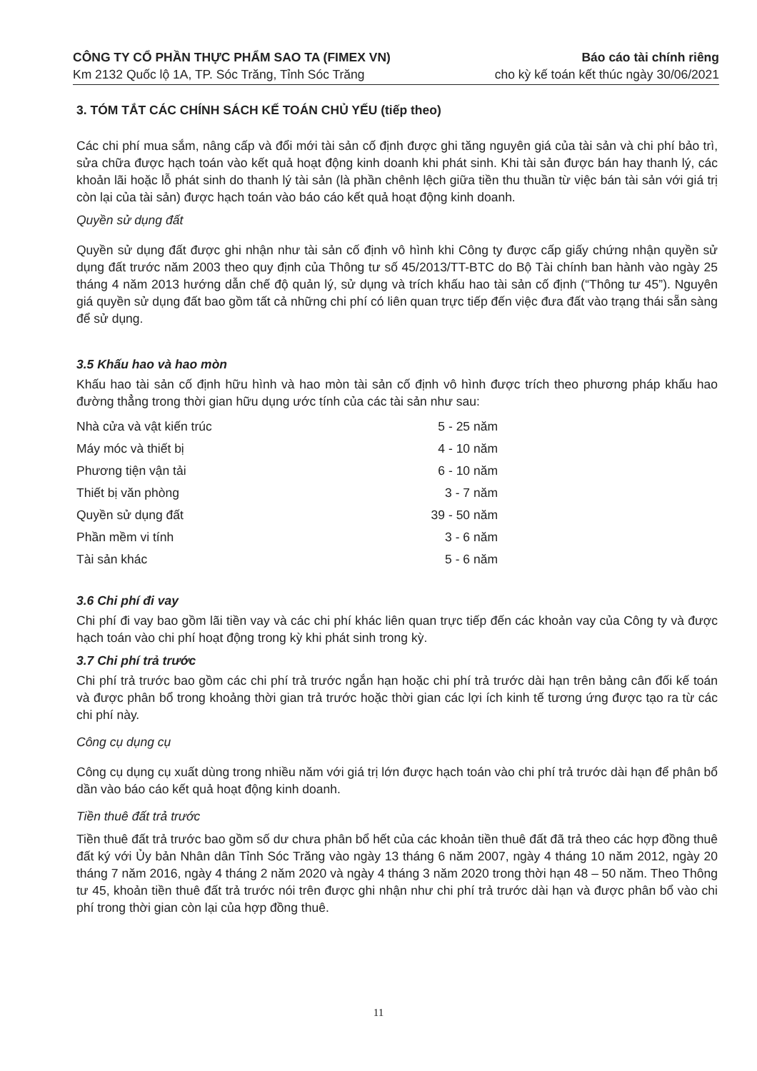CÔNG TY CỔ PHẦN THỰC PHẨM SAO TA (FIMEX VN) Báo cáo tài chính riêng
Km 2132 Quốc lộ 1A, TP. Sóc Trăng, Tỉnh Sóc Trăng cho kỳ kế toán kết thúc ngày 30/06/2021
3. TÓM TẮT CÁC CHÍNH SÁCH KẾ TOÁN CHỦ YẾU (tiếp theo)
Các chi phí mua sắm, nâng cấp và đổi mới tài sản cố định được ghi tăng nguyên giá của tài sản và chi phí bảo trì, sửa chữa được hạch toán vào kết quả hoạt động kinh doanh khi phát sinh. Khi tài sản được bán hay thanh lý, các khoản lãi hoặc lỗ phát sinh do thanh lý tài sản (là phần chênh lệch giữa tiền thu thuần từ việc bán tài sản với giá trị còn lại của tài sản) được hạch toán vào báo cáo kết quả hoạt động kinh doanh.
Quyền sử dụng đất
Quyền sử dụng đất được ghi nhận như tài sản cố định vô hình khi Công ty được cấp giấy chứng nhận quyền sử dụng đất trước năm 2003 theo quy định của Thông tư số 45/2013/TT-BTC do Bộ Tài chính ban hành vào ngày 25 tháng 4 năm 2013 hướng dẫn chế độ quản lý, sử dụng và trích khấu hao tài sản cố định (“Thông tư 45”). Nguyên giá quyền sử dụng đất bao gồm tất cả những chi phí có liên quan trực tiếp đến việc đưa đất vào trạng thái sẵn sàng để sử dụng.
3.5 Khấu hao và hao mòn
Khấu hao tài sản cố định hữu hình và hao mòn tài sản cố định vô hình được trích theo phương pháp khấu hao đường thẳng trong thời gian hữu dụng ước tính của các tài sản như sau:
| Nhà cửa và vật kiến trúc | 5 - 25 năm |
| Máy móc và thiết bị | 4 - 10 năm |
| Phương tiện vận tải | 6 - 10 năm |
| Thiết bị văn phòng | 3 - 7 năm |
| Quyền sử dụng đất | 39 - 50 năm |
| Phần mềm vi tính | 3 - 6 năm |
| Tài sản khác | 5 - 6 năm |
3.6 Chi phí đi vay
Chi phí đi vay bao gồm lãi tiền vay và các chi phí khác liên quan trực tiếp đến các khoản vay của Công ty và được hạch toán vào chi phí hoạt động trong kỳ khi phát sinh trong kỳ.
3.7 Chi phí trả trước
Chi phí trả trước bao gồm các chi phí trả trước ngắn hạn hoặc chi phí trả trước dài hạn trên bảng cân đối kế toán và được phân bổ trong khoảng thời gian trả trước hoặc thời gian các lợi ích kinh tế tương ứng được tạo ra từ các chi phí này.
Công cụ dụng cụ
Công cụ dụng cụ xuất dùng trong nhiều năm với giá trị lớn được hạch toán vào chi phí trả trước dài hạn để phân bổ dần vào báo cáo kết quả hoạt động kinh doanh.
Tiền thuê đất trả trước
Tiền thuê đất trả trước bao gồm số dư chưa phân bổ hết của các khoản tiền thuê đất đã trả theo các hợp đồng thuê đất ký với Ủy bản Nhân dân Tỉnh Sóc Trăng vào ngày 13 tháng 6 năm 2007, ngày 4 tháng 10 năm 2012, ngày 20 tháng 7 năm 2016, ngày 4 tháng 2 năm 2020 và ngày 4 tháng 3 năm 2020 trong thời hạn 48 – 50 năm. Theo Thông tư 45, khoản tiền thuê đất trả trước nói trên được ghi nhận như chi phí trả trước dài hạn và được phân bổ vào chi phí trong thời gian còn lại của hợp đồng thuê.
11